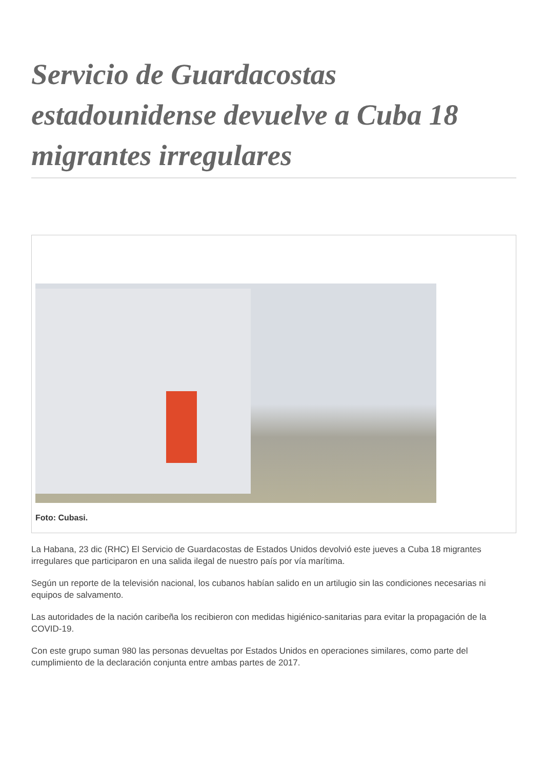Servicio de Guardacostas estadounidense devuelve a Cuba 18 migrantes irregulares
Foto: Cubasi.
La Habana, 23 dic (RHC) El Servicio de Guardacostas de Estados Unidos devolvió este jueves a Cuba 18 migrantes irregulares que participaron en una salida ilegal de nuestro país por vía marítima.
Según un reporte de la televisión nacional, los cubanos habían salido en un artilugio sin las condiciones necesarias ni equipos de salvamento.
Las autoridades de la nación caribeña los recibieron con medidas higiénico-sanitarias para evitar la propagación de la COVID-19.
Con este grupo suman 980 las personas devueltas por Estados Unidos en operaciones similares, como parte del cumplimiento de la declaración conjunta entre ambas partes de 2017.